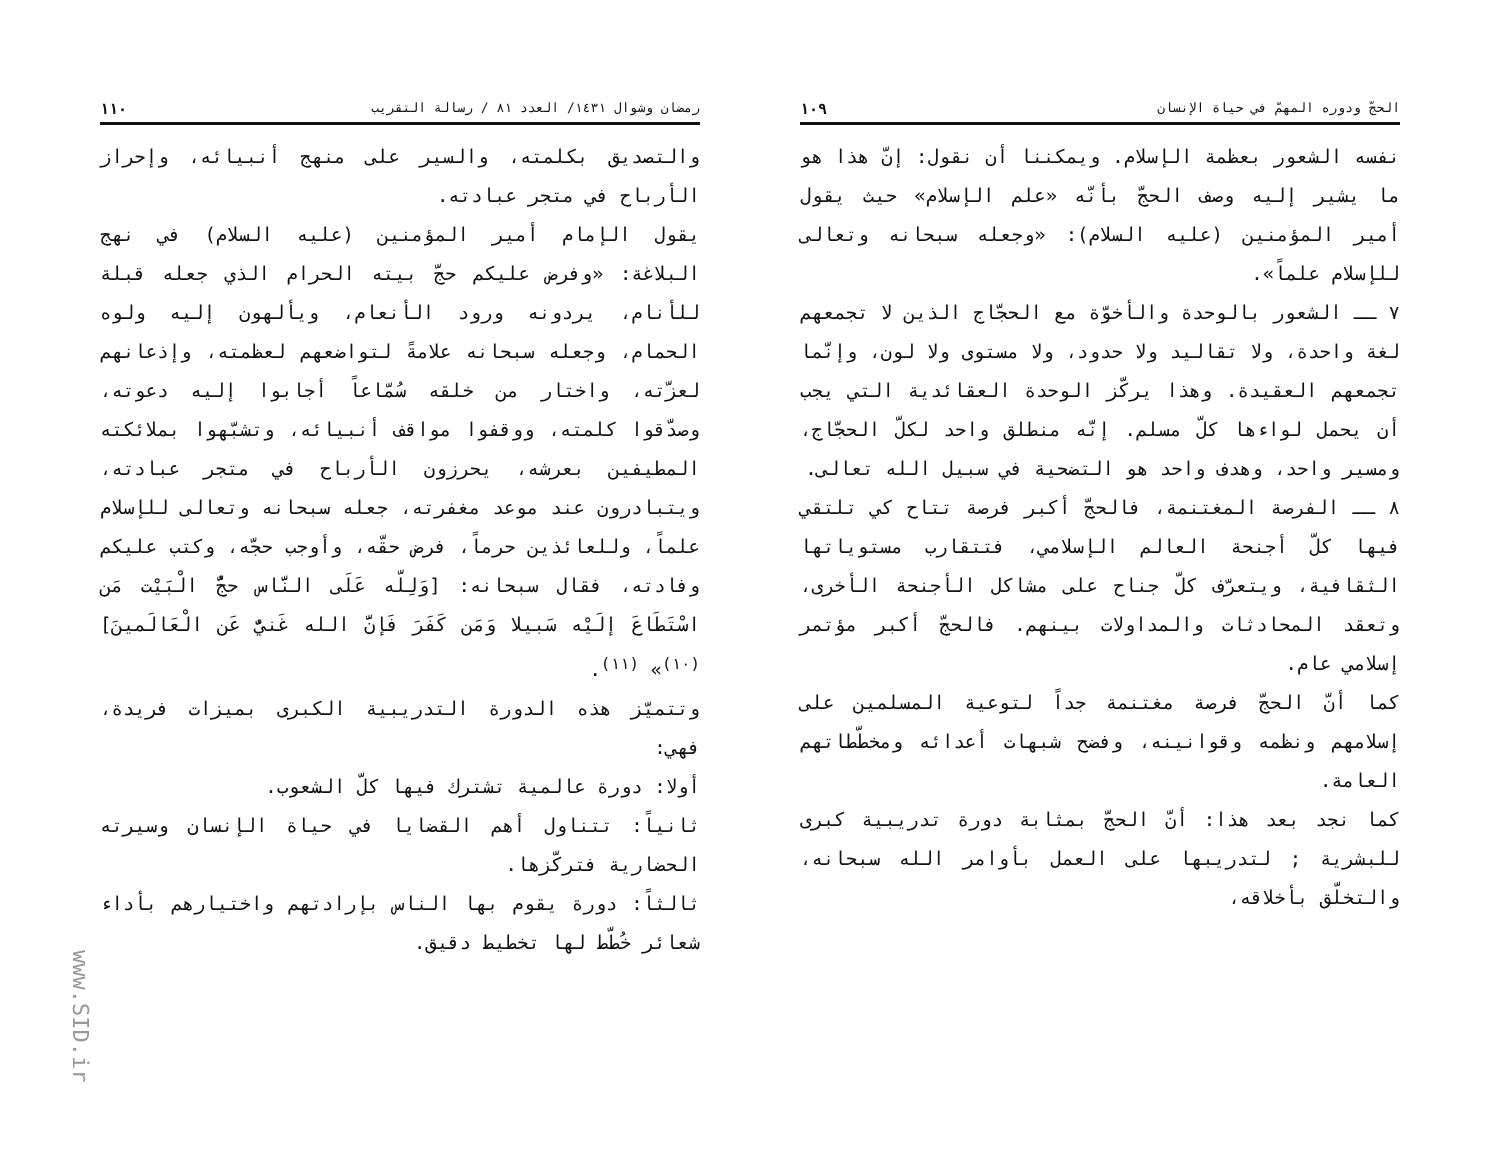الحجّ ودوره المهمّ في حياة الإنسان ١٠٩
نفسه الشعور بعظمة الإسلام. ويمكننا أن نقول: إنّ هذا هو ما يشير إليه وصف الحجّ بأنّه «علم الإسلام» حيث يقول أمير المؤمنين (عليه السلام): «وجعله سبحانه وتعالى للإسلام علماً».
٧ ــ الشعور بالوحدة والأخوّة مع الحجّاج الذين لا تجمعهم لغة واحدة، ولا تقاليد ولا حدود، ولا مستوى ولا لون، وإنّما تجمعهم العقيدة. وهذا يركّز الوحدة العقائدية التي يجب أن يحمل لواءها كلّ مسلم. إنّه منطلق واحد لكلّ الحجّاج، ومسير واحد، وهدف واحد هو التضحية في سبيل الله تعالى.
٨ ــ الفرصة المغتنمة، فالحجّ أكبر فرصة تتاح كي تلتقي فيها كلّ أجنحة العالم الإسلامي، فتتقارب مستوياتها الثقافية، ويتعرّف كلّ جناح على مشاكل الأجنحة الأخرى، وتعقد المحادثات والمداولات بينهم. فالحجّ أكبر مؤتمر إسلامي عام.
كما أنّ الحجّ فرصة مغتنمة جداً لتوعية المسلمين على إسلامهم ونظمه وقوانينه، وفضح شبهات أعدائه ومخطّطاتهم العامة.
كما نجد بعد هذا: أنّ الحجّ بمثابة دورة تدريبية كبرى للبشرية ; لتدريبها على العمل بأوامر الله سبحانه، والتخلّق بأخلاقه،
رمضان وشوال ١٤٣١/ العدد ٨١ / رسالة التقريب ١١٠
والتصديق بكلمته، والسير على منهج أنبيائه، وإحراز الأرباح في متجر عبادته.
يقول الإمام أمير المؤمنين (عليه السلام) في نهج البلاغة: «وفرض عليكم حجّ بيته الحرام الذي جعله قبلة للأنام، يردونه ورود الأنعام، ويألهون إليه ولوه الحمام، وجعله سبحانه علامةً لتواضعهم لعظمته، وإذعانهم لعزّته، واختار من خلقه سُمّاعاً أجابوا إليه دعوته، وصدّقوا كلمته، ووقفوا مواقف أنبيائه، وتشبّهوا بملائكته المطيفين بعرشه، يحرزون الأرباح في متجر عبادته، ويتبادرون عند موعد مغفرته، جعله سبحانه وتعالى للإسلام علماً، وللعائذين حرماً، فرض حقّه، وأوجب حجّه، وكتب عليكم وفادته، فقال سبحانه: [وَلِلّه عَلَى النَّاس حجُّ الْبَيْت مَن اسْتَطَاعَ إلَيْه سَبيلا وَمَن كَفَرَ فَإنَّ الله غَنيٌّ عَن الْعَالَمينَ] <sup>(١٠)</sup>» <sup>(١١)</sup>.
وتتميّز هذه الدورة التدريبية الكبرى بميزات فريدة، فهي:
أولا: دورة عالمية تشترك فيها كلّ الشعوب.
ثانياً: تتناول أهم القضايا في حياة الإنسان وسيرته الحضارية فتركّزها.
ثالثاً: دورة يقوم بها الناس بإرادتهم واختيارهم بأداء شعائر خُطّط لها تخطيط دقيق.
www.SID.ir